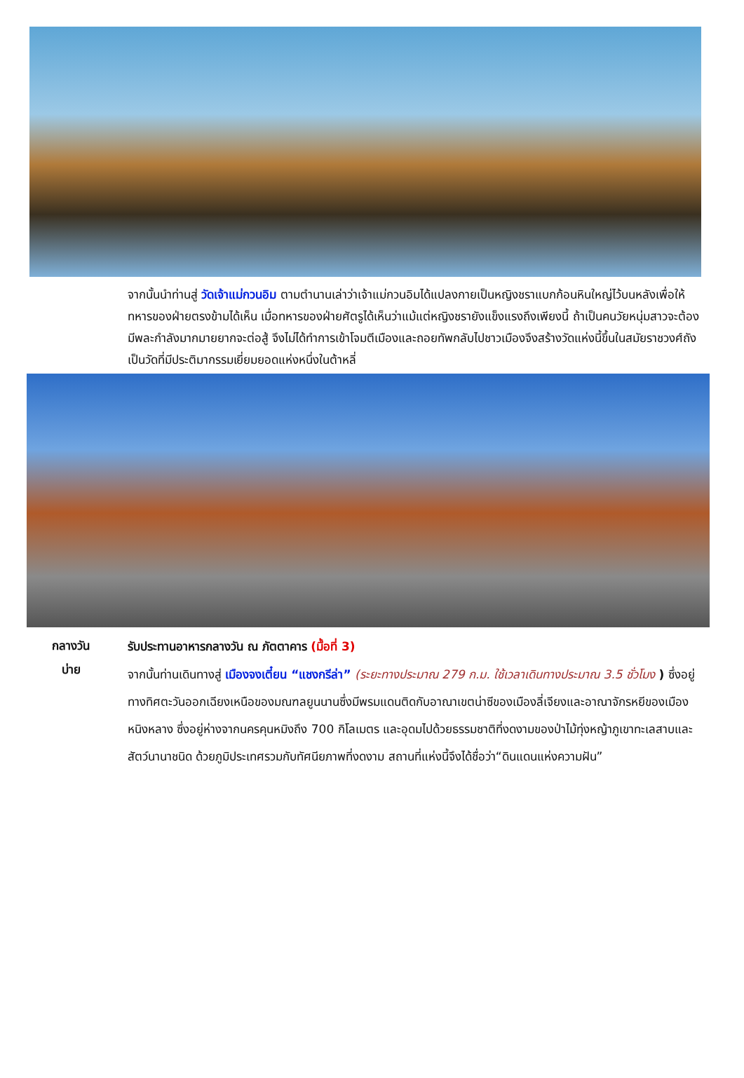จากนั้นนำท่านสู่ วัดเจ้าแม่กวนอิม ตามตำนานเล่าว่าเจ้าแม่กวนอิมได้แปลงกายเป็นหญิงชราแบกก้อนหินใหญ่ไว้บนหลังเพื่อให้ทหารของฝ่ายตรงข้ามได้เห็น เมื่อทหารของฝ่ายศัตรูได้เห็นว่าแม้แต่หญิงชรายังแข็งแรงถึงเพียงนี้ ถ้าเป็นคนวัยหนุ่มสาวจะต้องมีพละกำลังมากมายยากจะต่อสู้ จึงไม่ได้ทำการเข้าโจมตีเมืองและถอยทัพกลับไปชาวเมืองจึงสร้างวัดแห่งนี้ขึ้นในสมัยราชวงศ์ถัง เป็นวัดที่มีประติมากรรมเยี่ยมยอดแห่งหนึ่งในต้าหลี่
กลางวัน
รับประทานอาหารกลางวัน ณ ภัตตาคาร (มื้อที่ 3)
บ่าย
จากนั้นท่านเดินทางสู่ เมืองจงเตี๋ยน “แชงกรีล่า” (ระยะทางประมาณ 279 ก.ม. ใช้เวลาเดินทางประมาณ 3.5 ชั่วโมง ) ซึ่งอยู่ทางทิศตะวันออกเฉียงเหนือของมณฑลยูนนานซึ่งมีพรมแดนติดกับอาณาเขตน่าซีของเมืองลี่เจียงและอาณาจักรหยีของเมืองหนิงหลาง ซึ่งอยู่ห่างจากนครคุนหมิงถึง 700 กิโลเมตร และอุดมไปด้วยธรรมชาติที่งดงามของป่าไม้ทุ่งหญ้าภูเขาทะเลสาบและสัตว์นานาชนิด ด้วยภูมิประเทศรวมกับทัศนียภาพที่งดงาม สถานที่แห่งนี้จึงได้ชื่อว่า“ดินแดนแห่งความฝัน”